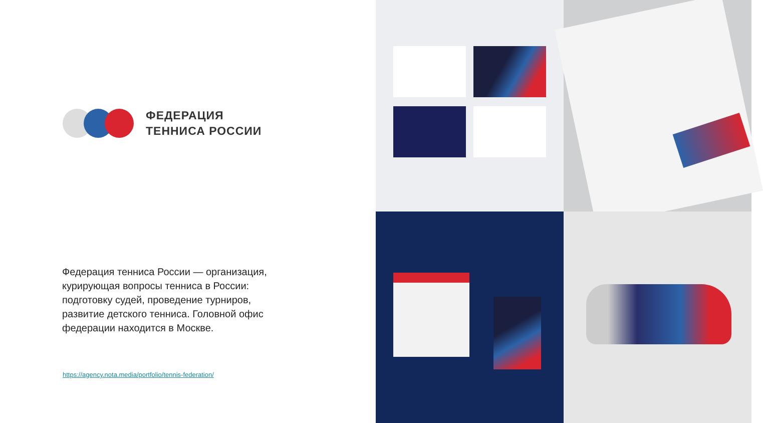ФЕДЕРАЦИЯ
ТЕННИСА РОССИИ
Федерация тенниса России — организация, курирующая вопросы тенниса в России: подготовку судей, проведение турниров, развитие детского тенниса. Головной офис федерации находится в Москве.
https://agency.nota.media/portfolio/tennis-federation/